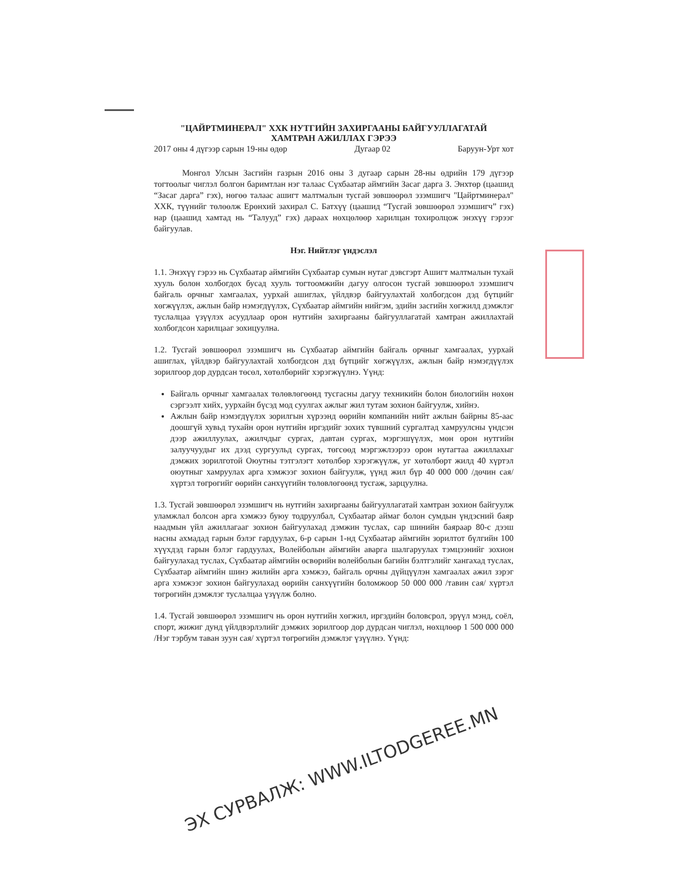"ЦАЙРТМИНЕРАЛ" ХХК НУТГИЙН ЗАХИРГААНЫ БАЙГУУЛЛАГАТАЙ
ХАМТРАН АЖИЛЛАХ ГЭРЭЭ
2017 оны 4 дүгээр сарын 19-ны өдөр Дугаар 02 Баруун-Урт хот
Монгол Улсын Засгийн газрын 2016 оны 3 дугаар сарын 28-ны өдрийн 179 дүгээр тогтоолыг чиглэл болгон баримтлан нэг талаас Сүхбаатар аймгийн Засаг дарга З. Энхтөр (цаашид “Засаг дарга” гэх), нөгөө талаас ашигт малтмалын тусгай зөвшөөрөл эзэмшигч "Цайртминерал" ХХК, түүнийг төлөөлж Ерөнхий захирал С. Батхүү (цаашид “Тусгай зөвшөөрөл эзэмшигч” гэх) нар (цаашид хамтад нь “Талууд” гэх) дараах нөхцөлөөр харилцан тохиролцож энэхүү гэрээг байгуулав.
Нэг. Нийтлэг үндэслэл
1.1. Энэхүү гэрээ нь Сүхбаатар аймгийн Сүхбаатар сумын нутаг дэвсгэрт Ашигт малтмалын тухай хууль болон холбогдох бусад хууль тогтоомжийн дагуу олгосон тусгай зөвшөөрөл эзэмшигч байгаль орчныг хамгаалах, уурхай ашиглах, үйлдвэр байгуулахтай холбогдсон дэд бүтцийг хөгжүүлэх, ажлын байр нэмэгдүүлэх, Сүхбаатар аймгийн нийгэм, эдийн засгийн хөгжилд дэмжлэг туслалцаа үзүүлэх асуудлаар орон нутгийн захиргааны байгууллагатай хамтран ажиллахтай холбогдсон харилцааг зохицуулна.
1.2. Тусгай зөвшөөрөл эзэмшигч нь Сүхбаатар аймгийн байгаль орчныг хамгаалах, уурхай ашиглах, үйлдвэр байгуулахтай холбогдсон дэд бүтцийг хөгжүүлэх, ажлын байр нэмэгдүүлэх зорилгоор дор дурдсан төсөл, хөтөлбөрийг хэрэгжүүлнэ. Үүнд:
Байгаль орчныг хамгаалах төлөвлөгөөнд тусгасны дагуу техникийн болон биологийн нөхөн сэргээлт хийх, уурхайн бүсэд мод суулгах ажлыг жил тутам зохион байгуулж, хийнэ.
Ажлын байр нэмэгдүүлэх зорилгын хүрээнд өөрийн компанийн нийт ажлын байрны 85-аас доошгүй хувьд тухайн орон нутгийн иргэдийг зохих түвшний сургалтад хамруулсны үндсэн дээр ажиллуулах, ажилчдыг сургах, давтан сургах, мэргэшүүлэх, мөн орон нутгийн залуучуудыг их дээд сургуульд сургах, төгсөөд мэргэжлээрээ орон нутагтаа ажиллахыг дэмжих зорилготой Оюутны тэтгэлэгт хөтөлбөр хэрэгжүүлж, уг хөтөлбөрт жилд 40 хүртэл оюутныг хамруулах арга хэмжээг зохион байгуулж, үүнд жил бүр 40 000 000 /дөчин сая/ хүртэл төгрөгийг өөрийн санхүүгийн төлөвлөгөөнд тусгаж, зарцуулна.
1.3. Тусгай зөвшөөрөл эзэмшигч нь нутгийн захиргааны байгууллагатай хамтран зохион байгуулж уламжлал болсон арга хэмжээ буюу тодруулбал, Сүхбаатар аймаг болон сумдын үндэсний баяр наадмын үйл ажиллагааг зохион байгуулахад дэмжин туслах, сар шинийн баяраар 80-с дээш насны ахмадад гарын бэлэг гардуулах, 6-р сарын 1-нд Сүхбаатар аймгийн зорилтот бүлгийн 100 хүүхдэд гарын бэлэг гардуулах, Волейболын аймгийн аварга шалгаруулах тэмцээнийг зохион байгуулахад туслах, Сүхбаатар аймгийн өсвөрийн волейболын багийн бэлтгэлийг хангахад туслах, Сүхбаатар аймгийн шинэ жилийн арга хэмжээ, байгаль орчны дүйцүүлэн хамгаалах ажил зэрэг арга хэмжээг зохион байгуулахад өөрийн санхүүгийн боломжоор 50 000 000 /тавин сая/ хүртэл төгрөгийн дэмжлэг туслалцаа үзүүлж болно.
1.4. Тусгай зөвшөөрөл эзэмшигч нь орон нутгийн хөгжил, иргэдийн боловсрол, эрүүл мэнд, соёл, спорт, жижиг дунд үйлдвэрлэлийг дэмжих зорилгоор дор дурдсан чиглэл, нөхцлөөр 1 500 000 000 /Нэг тэрбум таван зуун сая/ хүртэл төгрөгийн дэмжлэг үзүүлнэ. Үүнд:
ЭХ СУРВАЛЖ: WWW.ILTODGEREE.MN